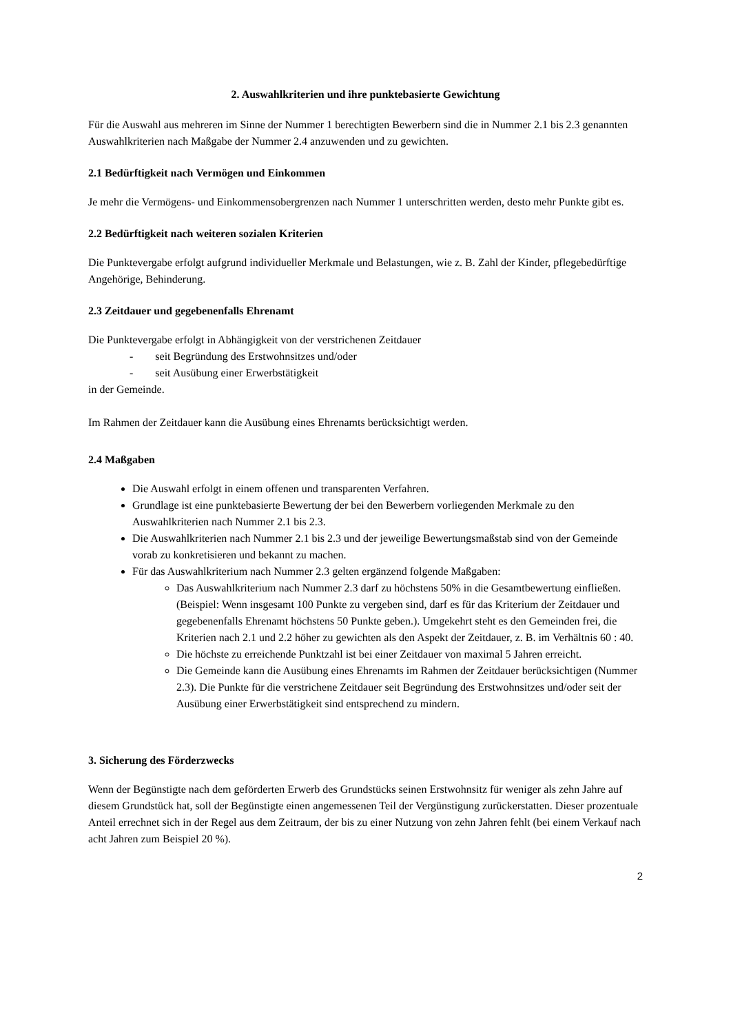2. Auswahlkriterien und ihre punktebasierte Gewichtung
Für die Auswahl aus mehreren im Sinne der Nummer 1 berechtigten Bewerbern sind die in Nummer 2.1 bis 2.3 genannten Auswahlkriterien nach Maßgabe der Nummer 2.4 anzuwenden und zu gewichten.
2.1 Bedürftigkeit nach Vermögen und Einkommen
Je mehr die Vermögens- und Einkommensobergrenzen nach Nummer 1 unterschritten werden, desto mehr Punkte gibt es.
2.2 Bedürftigkeit nach weiteren sozialen Kriterien
Die Punktevergabe erfolgt aufgrund individueller Merkmale und Belastungen, wie z. B. Zahl der Kinder, pflegebedürftige Angehörige, Behinderung.
2.3 Zeitdauer und gegebenenfalls Ehrenamt
Die Punktevergabe erfolgt in Abhängigkeit von der verstrichenen Zeitdauer
- seit Begründung des Erstwohnsitzes und/oder
- seit Ausübung einer Erwerbstätigkeit
in der Gemeinde.
Im Rahmen der Zeitdauer kann die Ausübung eines Ehrenamts berücksichtigt werden.
2.4 Maßgaben
Die Auswahl erfolgt in einem offenen und transparenten Verfahren.
Grundlage ist eine punktebasierte Bewertung der bei den Bewerbern vorliegenden Merkmale zu den Auswahlkriterien nach Nummer 2.1 bis 2.3.
Die Auswahlkriterien nach Nummer 2.1 bis 2.3 und der jeweilige Bewertungsmaßstab sind von der Gemeinde vorab zu konkretisieren und bekannt zu machen.
Für das Auswahlkriterium nach Nummer 2.3 gelten ergänzend folgende Maßgaben:
Das Auswahlkriterium nach Nummer 2.3 darf zu höchstens 50% in die Gesamtbewertung einfließen. (Beispiel: Wenn insgesamt 100 Punkte zu vergeben sind, darf es für das Kriterium der Zeitdauer und gegebenenfalls Ehrenamt höchstens 50 Punkte geben.). Umgekehrt steht es den Gemeinden frei, die Kriterien nach 2.1 und 2.2 höher zu gewichten als den Aspekt der Zeitdauer, z. B. im Verhältnis 60 : 40.
Die höchste zu erreichende Punktzahl ist bei einer Zeitdauer von maximal 5 Jahren erreicht.
Die Gemeinde kann die Ausübung eines Ehrenamts im Rahmen der Zeitdauer berücksichtigen (Nummer 2.3). Die Punkte für die verstrichene Zeitdauer seit Begründung des Erstwohnsitzes und/oder seit der Ausübung einer Erwerbstätigkeit sind entsprechend zu mindern.
3. Sicherung des Förderzwecks
Wenn der Begünstigte nach dem geförderten Erwerb des Grundstücks seinen Erstwohnsitz für weniger als zehn Jahre auf diesem Grundstück hat, soll der Begünstigte einen angemessenen Teil der Vergünstigung zurückerstatten. Dieser prozentuale Anteil errechnet sich in der Regel aus dem Zeitraum, der bis zu einer Nutzung von zehn Jahren fehlt (bei einem Verkauf nach acht Jahren zum Beispiel 20 %).
2